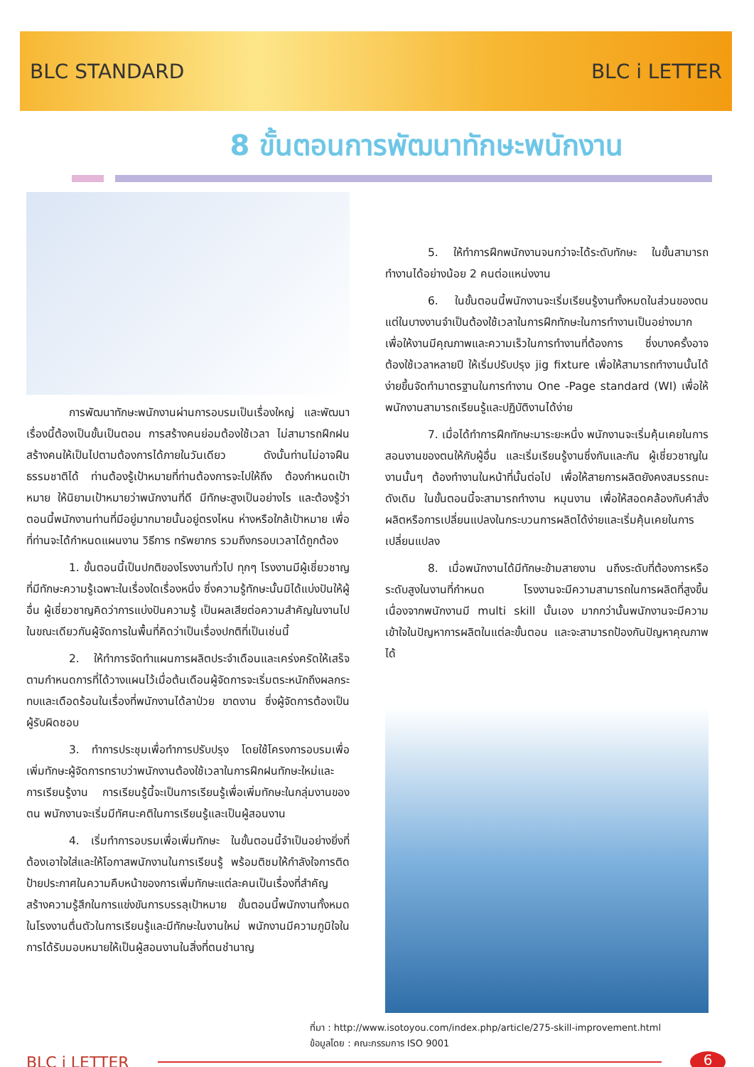BLC STANDARD BLC i LETTER
8 ขั้นตอนการพัฒนาทักษะพนักงาน
การพัฒนาทักษะพนักงานผ่านการอบรมเป็นเรื่องใหญ่ และพัฒนาเรื่องนี้ต้องเป็นขั้นเป็นตอน การสร้างคนย่อมต้องใช้เวลา ไม่สามารถฝึกฝนสร้างคนให้เป็นไปตามต้องการได้ภายในวันเดียว ดังนั้นท่านไม่อาจฝืนธรรมชาติได้ ท่านต้องรู้เป้าหมายที่ท่านต้องการจะไปให้ถึง ต้องกำหนดเป้าหมาย ให้นิยามเป้าหมายว่าพนักงานที่ดี มีทักษะสูงเป็นอย่างไร และต้องรู้ว่าตอนนี้พนักงานท่านที่มีอยู่มากมายนั้นอยู่ตรงไหน ห่างหรือใกล้เป้าหมาย เพื่อที่ท่านจะได้กำหนดแผนงาน วิธีการ ทรัพยากร รวมถึงกรอบเวลาได้ถูกต้อง
1. ขั้นตอนนี้เป็นปกติของโรงงานทั่วไป ทุกๆ โรงงานมีผู้เชี่ยวชาญที่มีทักษะความรู้เฉพาะในเรื่องใดเรื่องหนึ่ง ซึ่งความรู้ทักษะนั้นมิได้แบ่งปันให้ผู้อื่น ผู้เชี่ยวชาญคิดว่าการแบ่งปันความรู้ เป็นผลเสียต่อความสำคัญในงานไป ในขณะเดียวกันผู้จัดการในพื้นที่คิดว่าเป็นเรื่องปกติที่เป็นเช่นนี้
2. ให้ทำการจัดทำแผนการผลิตประจำเดือนและเคร่งครัดให้เสร็จตามกำหนดการที่ได้วางแผนไว้เมื่อต้นเดือนผู้จัดการจะเริ่มตระหนักถึงผลกระทบและเดือดร้อนในเรื่องที่พนักงานได้ลาป่วย ขาดงาน ซึ่งผู้จัดการต้องเป็นผู้รับผิดชอบ
3. ทำการประชุมเพื่อทำการปรับปรุง โดยใช้โครงการอบรมเพื่อเพิ่มทักษะผู้จัดการทราบว่าพนักงานต้องใช้เวลาในการฝึกฝนทักษะใหม่และการเรียนรู้งาน การเรียนรู้นี้จะเป็นการเรียนรู้เพื่อเพิ่มทักษะในกลุ่มงานของตน พนักงานจะเริ่มมีทัศนะคติในการเรียนรู้และเป็นผู้สอนงาน
4. เริ่มทำการอบรมเพื่อเพิ่มทักษะ ในขั้นตอนนี้จำเป็นอย่างยิ่งที่ต้องเอาใจใส่และให้โอกาสพนักงานในการเรียนรู้ พร้อมติชมให้กำลังใจการติดป้ายประกาศในความคืบหน้าของการเพิ่มทักษะแต่ละคนเป็นเรื่องที่สำคัญสร้างความรู้สึกในการแข่งขันการบรรลุเป้าหมาย ขั้นตอนนี้พนักงานทั้งหมด ในโรงงานตื่นตัวในการเรียนรู้และมีทักษะในงานใหม่ พนักงานมีความภูมิใจในการได้รับมอบหมายให้เป็นผู้สอนงานในสิ่งที่ตนชำนาญ
5. ให้ทำการฝึกพนักงานจนกว่าจะได้ระดับทักษะ ในขั้นสามารถทำงานได้อย่างน้อย 2 คนต่อแหน่งงาน
6. ในขั้นตอนนี้พนักงานจะเริ่มเรียนรู้งานทั้งหมดในส่วนของตน แต่ในบางงานจำเป็นต้องใช้เวลาในการฝึกทักษะในการทำงานเป็นอย่างมาก เพื่อให้งานมีคุณภาพและความเร็วในการทำงานที่ต้องการ ซึ่งบางครั้งอาจต้องใช้เวลาหลายปี ให้เริ่มปรับปรุง jig fixture เพื่อให้สามารถทำงานนั้นได้ง่ายขึ้นจัดทำมาตรฐานในการทำงาน One -Page standard (WI) เพื่อให้พนักงานสามารถเรียนรู้และปฏิบัติงานได้ง่าย
7. เมื่อได้ทำการฝึกทักษะมาระยะหนึ่ง พนักงานจะเริ่มคุ้นเคยในการสอนงานของตนให้กับผู้อื่น และเริ่มเรียนรู้งานซึ่งกันและกัน ผู้เชี่ยวชาญในงานนั้นๆ ต้องทำงานในหน้าที่นั้นต่อไป เพื่อให้สายการผลิตยังคงสมรรถนะดังเดิม ในขั้นตอนนี้จะสามารถทำงาน หมุนงาน เพื่อให้สอดคล้องกับคำสั่งผลิตหรือการเปลี่ยนแปลงในกระบวนการผลิตได้ง่ายและเริ่มคุ้นเคยในการเปลี่ยนแปลง
8. เมื่อพนักงานได้มีทักษะข้ามสายงาน นถึงระดับที่ต้องการหรือระดับสูงในงานที่กำหนด โรงงานจะมีความสามารถในการผลิตที่สูงขึ้น เนื่องจากพนักงานมี multi skill นั้นเอง มากกว่านั้นพนักงานจะมีความเข้าใจในปัญหาการผลิตในแต่ละขั้นตอน และจะสามารถป้องกันปัญหาคุณภาพได้
ที่มา : http://www.isotoyou.com/index.php/article/275-skill-improvement.html
ข้อมูลโดย : คณะกรรมการ ISO 9001
BLC i LETTER
6